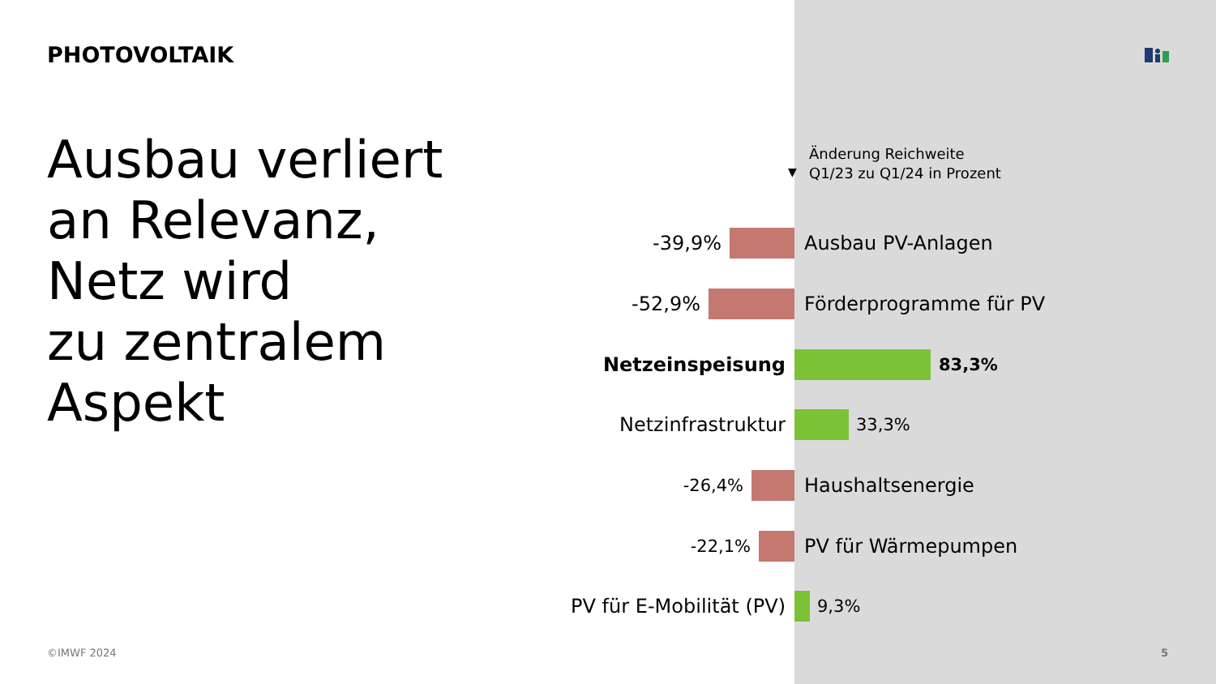PHOTOVOLTAIK
Ausbau verliert
an Relevanz,
Netz wird
zu zentralem
Aspekt
▼
Änderung Reichweite
Q1/23 zu Q1/24 in Prozent
-39,9% Ausbau PV-Anlagen
-52,9% Förderprogramme für PV
Netzeinspeisung 83,3%
Netzinfrastruktur 33,3%
-26,4% Haushaltsenergie
-22,1% PV für Wärmepumpen
PV für E-Mobilität (PV) 9,3%
©IMWF 2024 5